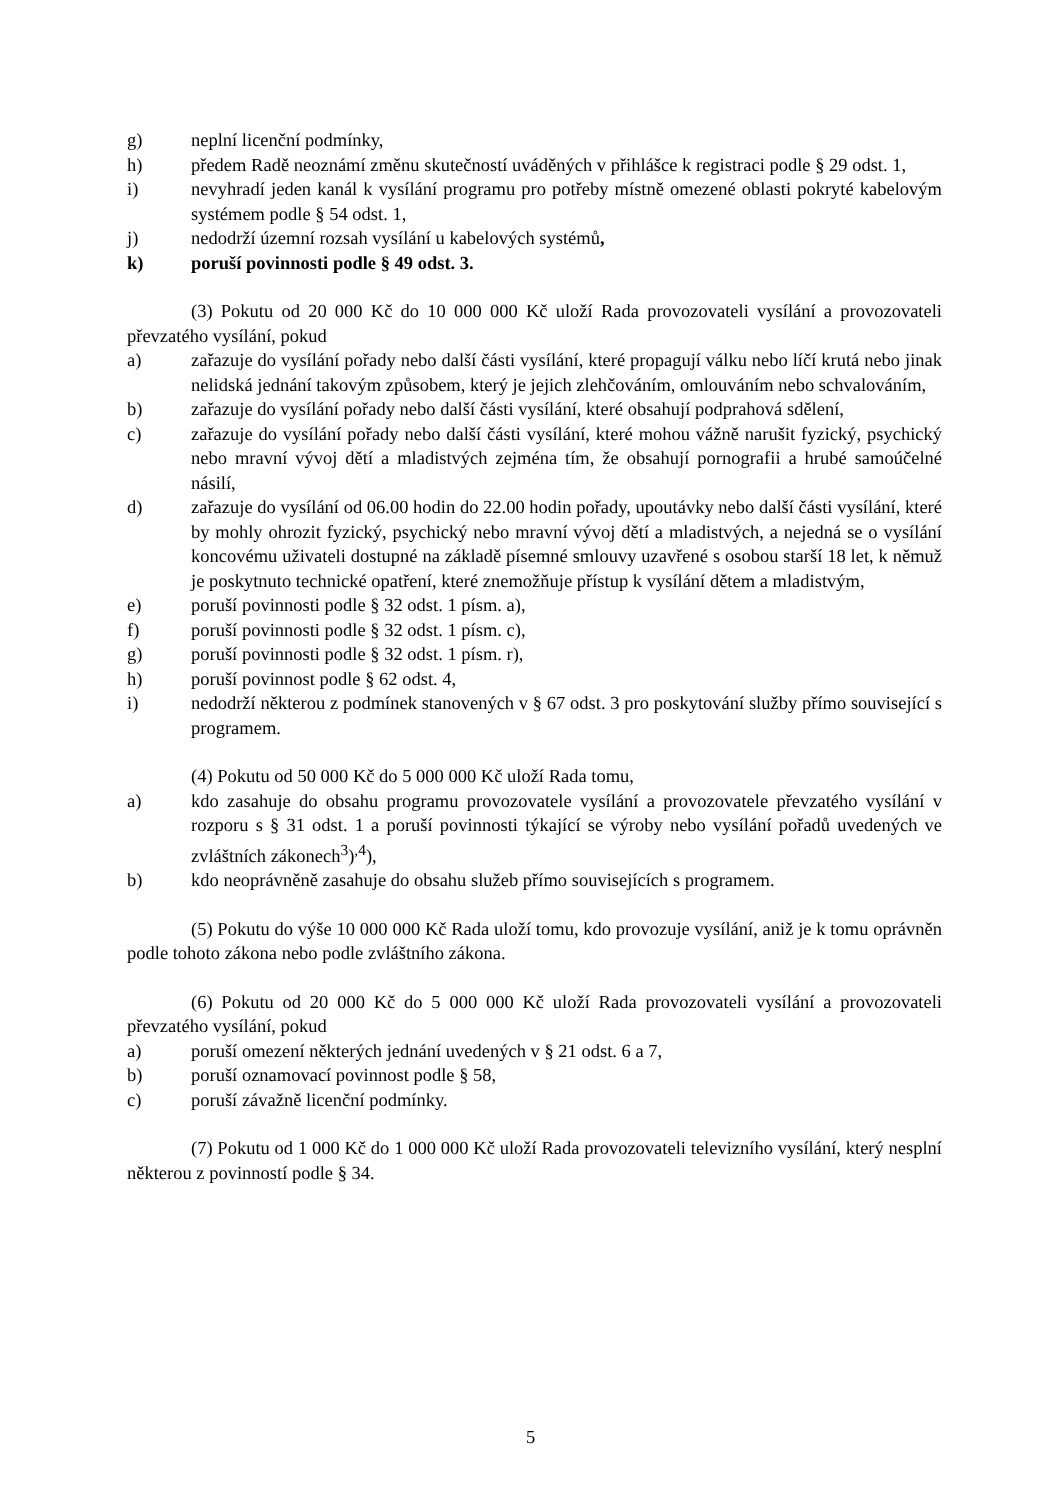g) neplní licenční podmínky,
h) předem Radě neoznámí změnu skutečností uváděných v přihlášce k registraci podle § 29 odst. 1,
i) nevyhradí jeden kanál k vysílání programu pro potřeby místně omezené oblasti pokryté kabelovým systémem podle § 54 odst. 1,
j) nedodrží územní rozsah vysílání u kabelových systémů,
k) poruší povinnosti podle § 49 odst. 3.
(3) Pokutu od 20 000 Kč do 10 000 000 Kč uloží Rada provozovateli vysílání a provozovateli převzatého vysílání, pokud
a) zařazuje do vysílání pořady nebo další části vysílání, které propagují válku nebo líčí krutá nebo jinak nelidská jednání takovým způsobem, který je jejich zlehčováním, omlouváním nebo schvalováním,
b) zařazuje do vysílání pořady nebo další části vysílání, které obsahují podprahová sdělení,
c) zařazuje do vysílání pořady nebo další části vysílání, které mohou vážně narušit fyzický, psychický nebo mravní vývoj dětí a mladistvých zejména tím, že obsahují pornografii a hrubé samoúčelné násilí,
d) zařazuje do vysílání od 06.00 hodin do 22.00 hodin pořady, upoutávky nebo další části vysílání, které by mohly ohrozit fyzický, psychický nebo mravní vývoj dětí a mladistvých, a nejedná se o vysílání koncovému uživateli dostupné na základě písemné smlouvy uzavřené s osobou starší 18 let, k němuž je poskytnuto technické opatření, které znemožňuje přístup k vysílání dětem a mladistvým,
e) poruší povinnosti podle § 32 odst. 1 písm. a),
f) poruší povinnosti podle § 32 odst. 1 písm. c),
g) poruší povinnosti podle § 32 odst. 1 písm. r),
h) poruší povinnost podle § 62 odst. 4,
i) nedodrží některou z podmínek stanovených v § 67 odst. 3 pro poskytování služby přímo související s programem.
(4) Pokutu od 50 000 Kč do 5 000 000 Kč uloží Rada tomu,
a) kdo zasahuje do obsahu programu provozovatele vysílání a provozovatele převzatého vysílání v rozporu s § 31 odst. 1 a poruší povinnosti týkající se výroby nebo vysílání pořadů uvedených ve zvláštních zákonech<sup>3</sup>)<sup>,4</sup>),
b) kdo neoprávněně zasahuje do obsahu služeb přímo souvisejících s programem.
(5) Pokutu do výše 10 000 000 Kč Rada uloží tomu, kdo provozuje vysílání, aniž je k tomu oprávněn podle tohoto zákona nebo podle zvláštního zákona.
(6) Pokutu od 20 000 Kč do 5 000 000 Kč uloží Rada provozovateli vysílání a provozovateli převzatého vysílání, pokud
a) poruší omezení některých jednání uvedených v § 21 odst. 6 a 7,
b) poruší oznamovací povinnost podle § 58,
c) poruší závažně licenční podmínky.
(7) Pokutu od 1 000 Kč do 1 000 000 Kč uloží Rada provozovateli televizního vysílání, který nesplní některou z povinností podle § 34.
5